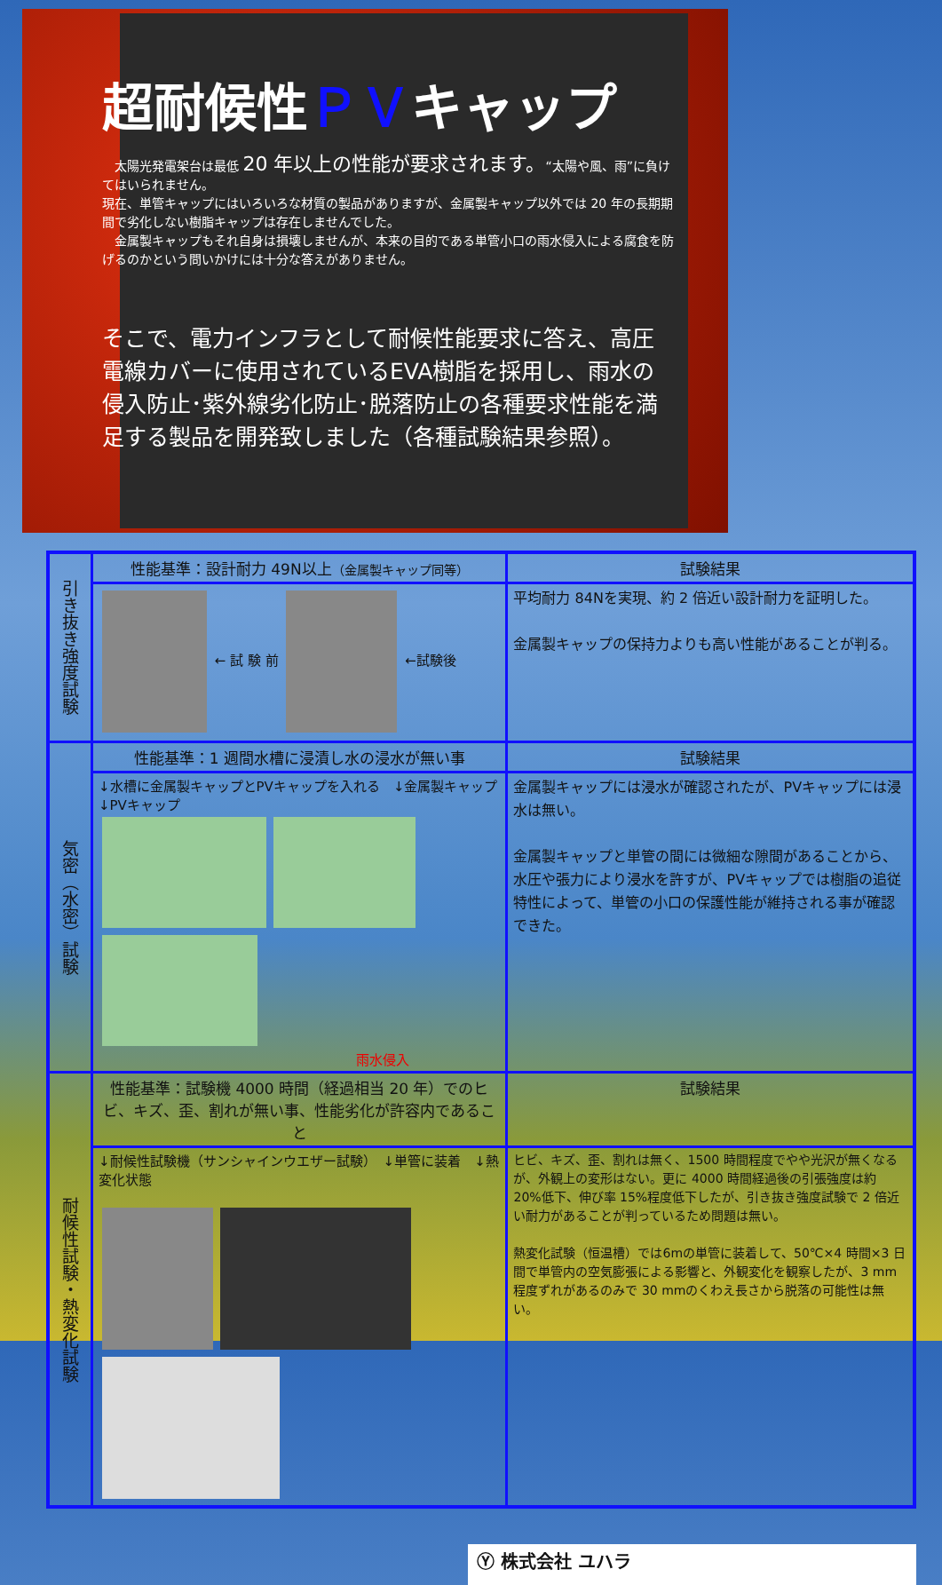超耐候性ＰＶキャップ
　太陽光発電架台は最低 20 年以上の性能が要求されます。“太陽や風、雨”に負けてはいられません。
現在、単管キャップにはいろいろな材質の製品がありますが、金属製キャップ以外では 20 年の長期期間で劣化しない樹脂キャップは存在しませんでした。
　金属製キャップもそれ自身は損壊しませんが、本来の目的である単管小口の雨水侵入による腐食を防げるのかという問いかけには十分な答えがありません。
そこで、電力インフラとして耐候性能要求に答え、高圧電線カバーに使用されているEVA樹脂を採用し、雨水の侵入防止･紫外線劣化防止･脱落防止の各種要求性能を満足する製品を開発致しました（各種試験結果参照）。
| 引き抜き強度試験 | 性能基準：設計耐力 49N以上 （金属製キャップ同等） | 試験結果 |
| | ← 試 験 前 ←試験後 | 平均耐力 84Nを実現、約 2 倍近い設計耐力を証明した。 金属製キャップの保持力よりも高い性能があることが判る。 |
| 気密（水密）試験 | 性能基準：1 週間水槽に浸漬し水の浸水が無い事 | 試験結果 |
| | ↓水槽に金属製キャップとPVキャップを入れる ↓金属製キャップ ↓PVキャップ 雨水侵入 | 金属製キャップには浸水が確認されたが、PVキャップには浸水は無い。 金属製キャップと単管の間には微細な隙間があることから、水圧や張力により浸水を許すが、PVキャップでは樹脂の追従特性によって、単管の小口の保護性能が維持される事が確認できた。 |
| 耐候性試験・熱変化試験 | 性能基準：試験機 4000 時間（経過相当 20 年）でのヒビ、キズ、歪、割れが無い事、性能劣化が許容内であること | 試験結果 |
| | ↓耐候性試験機（サンシャインウエザー試験） ↓単管に装着 ↓熱変化状態 | ヒビ、キズ、歪、割れは無く、1500 時間程度でやや光沢が無くなるが、外観上の変形はない。更に 4000 時間経過後の引張強度は約 20%低下、伸び率 15%程度低下したが、引き抜き強度試験で 2 倍近い耐力があることが判っているため問題は無い。 熱変化試験（恒温槽）では6mの単管に装着して、50℃×4 時間×3 日間で単管内の空気膨張による影響と、外観変化を観察したが、3 mm 程度ずれがあるのみで 30 mmのくわえ長さから脱落の可能性は無い。 |
Ⓨ 株式会社 ユハラ